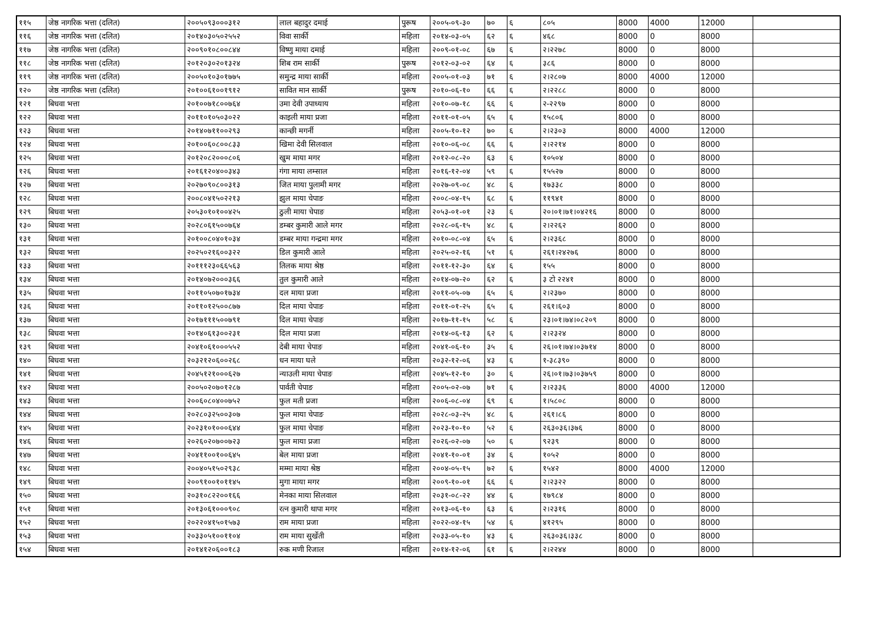| ११५ | जेष्ठ नागरिक भत्ता (दलित) | २००५०९३०००३१२ | लाल बहादुर दमाई | पुरूष | २००५-०९-३० | ७० | ६ | ८०५ | 8000 | 4000 | 12000 | |
| ११६ | जेष्ठ नागरिक भत्ता (दलित) | २०१४०३०५०२५५२ | विवा सार्की | महिला | २०१४-०३-०५ | ६२ | ६ | ४६८ | 8000 | 0 | 8000 | |
| ११७ | जेष्ठ नागरिक भत्ता (दलित) | २००९०१०८००८४४ | विष्णु माया दमाई | महिला | २००९-०१-०८ | ६७ | ६ | २।२२७८ | 8000 | 0 | 8000 | |
| ११८ | जेष्ठ नागरिक भत्ता (दलित) | २०१२०३०२०१३२४ | शिब राम सार्की | पुरूष | २०१२-०३-०२ | ६४ | ६ | ३८६ | 8000 | 0 | 8000 | |
| ११९ | जेष्ठ नागरिक भत्ता (दलित) | २००५०१०३०१७७५ | समुन्द्र माया सार्की | महिला | २००५-०१-०३ | ७१ | ६ | २।२८०७ | 8000 | 4000 | 12000 | |
| १२० | जेष्ठ नागरिक भत्ता (दलित) | २०१००६१००१९१२ | सावित मान सार्की | पुरूष | २०१०-०६-१० | ६६ | ६ | २।२२८८ | 8000 | 0 | 8000 | |
| १२१ | बिधवा भत्ता | २०१००७१८००७६४ | उमा देवी उपाध्याय | महिला | २०१०-०७-१८ | ६६ | ६ | २-२२९७ | 8000 | 0 | 8000 | |
| १२२ | बिधवा भत्ता | २०११०१०५०३०२२ | काइली माया प्रजा | महिला | २०११-०१-०५ | ६५ | ६ | १५८०६ | 8000 | 0 | 8000 | |
| १२३ | बिधवा भत्ता | २०१४०७११००२९३ | कान्छी मगर्नी | महिला | २००५-१०-१२ | ७० | ६ | २।२३०३ | 8000 | 4000 | 12000 | |
| १२४ | बिधवा भत्ता | २०१००६०८००८३३ | खिमा देवी सिलवाल | महिला | २०१०-०६-०८ | ६६ | ६ | २।२२१४ | 8000 | 0 | 8000 | |
| १२५ | बिधवा भत्ता | २०१२०८२०००८०६ | खुम माया मगर | महिला | २०१२-०८-२० | ६३ | ६ | १०५०४ | 8000 | 0 | 8000 | |
| १२६ | बिधवा भत्ता | २०१६१२०४००३४३ | गंगा माया लम्साल | महिला | २०१६-१२-०४ | ५९ | ६ | १५५२७ | 8000 | 0 | 8000 | |
| १२७ | बिधवा भत्ता | २०२७०९०८००३१३ | जित माया पुलामी मगर | महिला | २०२७-०९-०८ | ४८ | ६ | १७३३८ | 8000 | 0 | 8000 | |
| १२८ | बिधवा भत्ता | २००८०४१५०२२१३ | झुल माया चेपाङ | महिला | २००८-०४-१५ | ६८ | ६ | ११९४१ | 8000 | 0 | 8000 | |
| १२९ | बिधवा भत्ता | २०५३०१०१००४२५ | ठुली माया चेपाङ | महिला | २०५३-०१-०१ | २३ | ६ | २०।०१।७१।०४२१६ | 8000 | 0 | 8000 | |
| १३० | बिधवा भत्ता | २०२८०६१५००७६४ | डम्बर कुमारी आले मगर | महिला | २०२८-०६-१५ | ४८ | ६ | २।२२६२ | 8000 | 0 | 8000 | |
| १३१ | बिधवा भत्ता | २०१००८०४०१०३४ | डम्बर माया गन्द्रमा मगर | महिला | २०१०-०८-०४ | ६५ | ६ | २।२३६८ | 8000 | 0 | 8000 | |
| १३२ | बिधवा भत्ता | २०२५०२१६००३२२ | डिल कुमारी आले | महिला | २०२५-०२-१६ | ५१ | ६ | २६१।२४२७६ | 8000 | 0 | 8000 | |
| १३३ | बिधवा भत्ता | २०१११२३०६६५६३ | तिलक माया श्रेष्ठ | महिला | २०११-१२-३० | ६४ | ६ | १५५ | 8000 | 0 | 8000 | |
| १३४ | बिधवा भत्ता | २०१४०७२०००३६६ | तुल कुमारी आले | महिला | २०१४-०७-२० | ६२ | ६ | ३ टो २२४१ | 8000 | 0 | 8000 | |
| १३५ | बिधवा भत्ता | २०११०५०७०१७३४ | दल माया प्रजा | महिला | २०११-०५-०७ | ६५ | ६ | २।२३७० | 8000 | 0 | 8000 | |
| १३६ | बिधवा भत्ता | २०११०१२५००८७७ | दिल माया चेपाङ | महिला | २०११-०१-२५ | ६५ | ६ | २६१।६०३ | 8000 | 0 | 8000 | |
| १३७ | बिधवा भत्ता | २०१७१११५००७९१ | दिल माया चेपाङ | महिला | २०१७-११-१५ | ५८ | ६ | २३।०१।७४।०८२०९ | 8000 | 0 | 8000 | |
| १३८ | बिधवा भत्ता | २०१४०६१३००२३१ | दिल माया प्रजा | महिला | २०१४-०६-१३ | ६२ | ६ | २।२३२४ | 8000 | 0 | 8000 | |
| १३९ | बिधवा भत्ता | २०४१०६१०००५५२ | देबी माया चेपाङ | महिला | २०४१-०६-१० | ३५ | ६ | २६।०१।७४।०३७१४ | 8000 | 0 | 8000 | |
| १४० | बिधवा भत्ता | २०३२१२०६००२६८ | धन माया घले | महिला | २०३२-१२-०६ | ४३ | ६ | १-३८३९० | 8000 | 0 | 8000 | |
| १४१ | बिधवा भत्ता | २०४५१२१०००६२७ | न्याउली माया चेपाङ | महिला | २०४५-१२-१० | ३० | ६ | २६।०१।७३।०३७५९ | 8000 | 0 | 8000 | |
| १४२ | बिधवा भत्ता | २००५०२०७०१२८७ | पार्वती चेपाङ | महिला | २००५-०२-०७ | ७१ | ६ | २।२३३६ | 8000 | 4000 | 12000 | |
| १४३ | बिधवा भत्ता | २००६०८०४००७५२ | फुल मती प्रजा | महिला | २००६-०८-०४ | ६९ | ६ | १।५८०८ | 8000 | 0 | 8000 | |
| १४४ | बिधवा भत्ता | २०२८०३२५००३०७ | फुल माया चेपाङ | महिला | २०२८-०३-२५ | ४८ | ६ | २६१।८६ | 8000 | 0 | 8000 | |
| १४५ | बिधवा भत्ता | २०२३१०१०००६४४ | फुल माया चेपाङ | महिला | २०२३-१०-१० | ५२ | ६ | २६३०३६।३७६ | 8000 | 0 | 8000 | |
| १४६ | बिधवा भत्ता | २०२६०२०७००७२३ | फुल माया प्रजा | महिला | २०२६-०२-०७ | ५० | ६ | ९२३९ | 8000 | 0 | 8000 | |
| १४७ | बिधवा भत्ता | २०४११००१००६४५ | बेल माया प्रजा | महिला | २०४१-१०-०१ | ३४ | ६ | १०५२ | 8000 | 0 | 8000 | |
| १४८ | बिधवा भत्ता | २००४०५१५०२९३८ | मम्मा माया श्रेष्ठ | महिला | २००४-०५-१५ | ७२ | ६ | १५४२ | 8000 | 4000 | 12000 | |
| १४९ | बिधवा भत्ता | २००९१००१०११४५ | मुगा माया मगर | महिला | २००९-१०-०१ | ६६ | ६ | २।२३२२ | 8000 | 0 | 8000 | |
| १५० | बिधवा भत्ता | २०३१०८२२००१६६ | मेनका माया सिलवाल | महिला | २०३१-०८-२२ | ४४ | ६ | १७९८४ | 8000 | 0 | 8000 | |
| १५१ | बिधवा भत्ता | २०१३०६१०००९०८ | रत्न कुमारी थापा मगर | महिला | २०१३-०६-१० | ६३ | ६ | २।२३१६ | 8000 | 0 | 8000 | |
| १५२ | बिधवा भत्ता | २०२२०४१५०१५७३ | राम माया प्रजा | महिला | २०२२-०४-१५ | ५४ | ६ | ४१२९५ | 8000 | 0 | 8000 | |
| १५३ | बिधवा भत्ता | २०३३०५१००११०४ | राम माया सुर्खेती | महिला | २०३३-०५-१० | ४३ | ६ | २६३०३६।३३८ | 8000 | 0 | 8000 | |
| १५४ | बिधवा भत्ता | २०१४१२०६००१८३ | रुक मणी रिजाल | महिला | २०१४-१२-०६ | ६१ | ६ | २।२२४४ | 8000 | 0 | 8000 | |